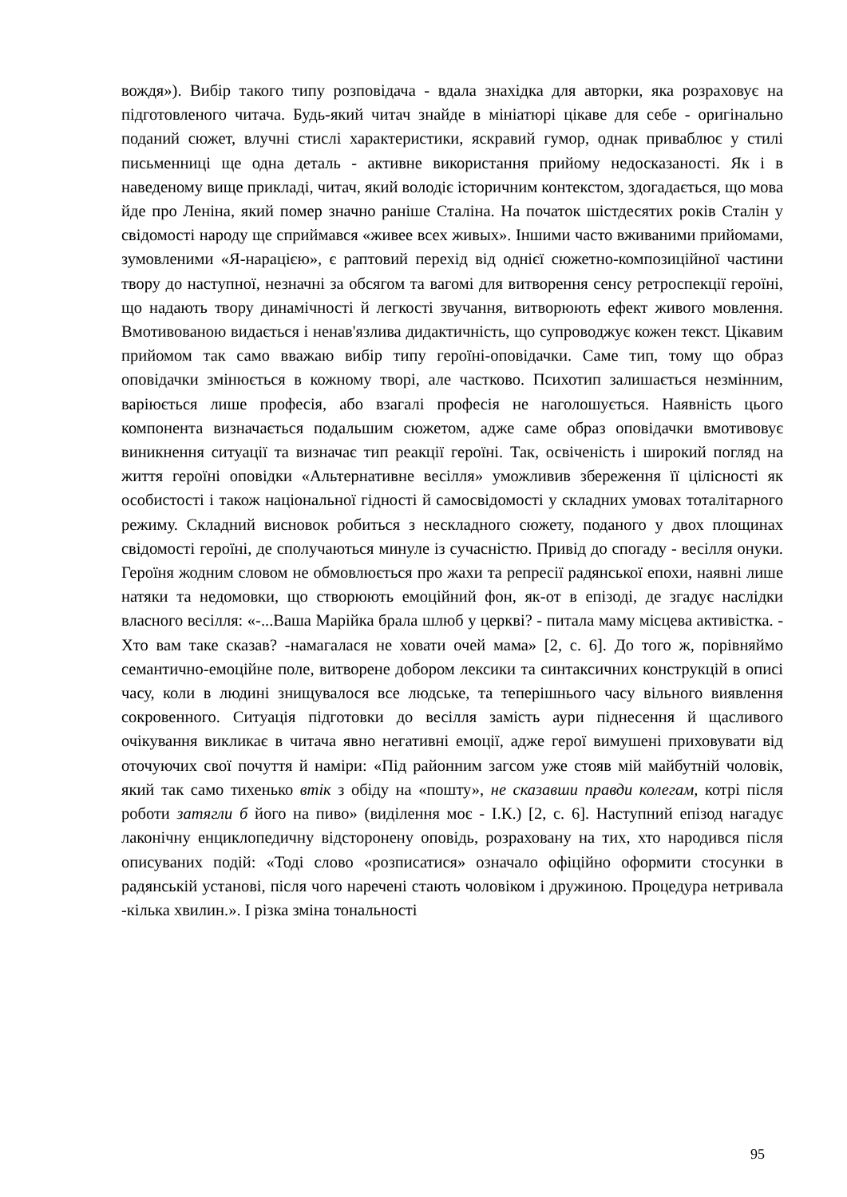вождя»). Вибір такого типу розповідача - вдала знахідка для авторки, яка розраховує на підготовленого читача. Будь-який читач знайде в мініатюрі цікаве для себе - оригінально поданий сюжет, влучні стислі характеристики, яскравий гумор, однак приваблює у стилі письменниці ще одна деталь - активне використання прийому недосказаності. Як і в наведеному вище прикладі, читач, який володіє історичним контекстом, здогадається, що мова йде про Леніна, який помер значно раніше Сталіна. На початок шістдесятих років Сталін у свідомості народу ще сприймався «живее всех живых». Іншими часто вживаними прийомами, зумовленими «Я-нарацією», є раптовий перехід від однієї сюжетно-композиційної частини твору до наступної, незначні за обсягом та вагомі для витворення сенсу ретроспекції героїні, що надають твору динамічності й легкості звучання, витворюють ефект живого мовлення. Вмотивованою видається і ненав'язлива дидактичність, що супроводжує кожен текст. Цікавим прийомом так само вважаю вибір типу героїні-оповідачки. Саме тип, тому що образ оповідачки змінюється в кожному творі, але частково. Психотип залишається незмінним, варіюється лише професія, або взагалі професія не наголошується. Наявність цього компонента визначається подальшим сюжетом, адже саме образ оповідачки вмотивовує виникнення ситуації та визначає тип реакції героїні. Так, освіченість і широкий погляд на життя героїні оповідки «Альтернативне весілля» уможливив збереження її цілісності як особистості і також національної гідності й самосвідомості у складних умовах тоталітарного режиму. Складний висновок робиться з нескладного сюжету, поданого у двох площинах свідомості героїні, де сполучаються минуле із сучасністю. Привід до спогаду - весілля онуки. Героїня жодним словом не обмовлюється про жахи та репресії радянської епохи, наявні лише натяки та недомовки, що створюють емоційний фон, як-от в епізоді, де згадує наслідки власного весілля: «-...Ваша Марійка брала шлюб у церкві? - питала маму місцева активістка. - Хто вам таке сказав? -намагалася не ховати очей мама» [2, с. 6]. До того ж, порівняймо семантично-емоційне поле, витворене добором лексики та синтаксичних конструкцій в описі часу, коли в людині знищувалося все людське, та теперішнього часу вільного виявлення сокровенного. Ситуація підготовки до весілля замість аури піднесення й щасливого очікування викликає в читача явно негативні емоції, адже герої вимушені приховувати від оточуючих свої почуття й наміри: «Під районним загсом уже стояв мій майбутній чоловік, який так само тихенько втік з обіду на «пошту», не сказавши правди колегам, котрі після роботи затягли б його на пиво» (виділення моє - І.К.) [2, с. 6]. Наступний епізод нагадує лаконічну енциклопедичну відсторонену оповідь, розраховану на тих, хто народився після описуваних подій: «Тоді слово «розписатися» означало офіційно оформити стосунки в радянській установі, після чого наречені стають чоловіком і дружиною. Процедура нетривала -кілька хвилин.». І різка зміна тональності
95